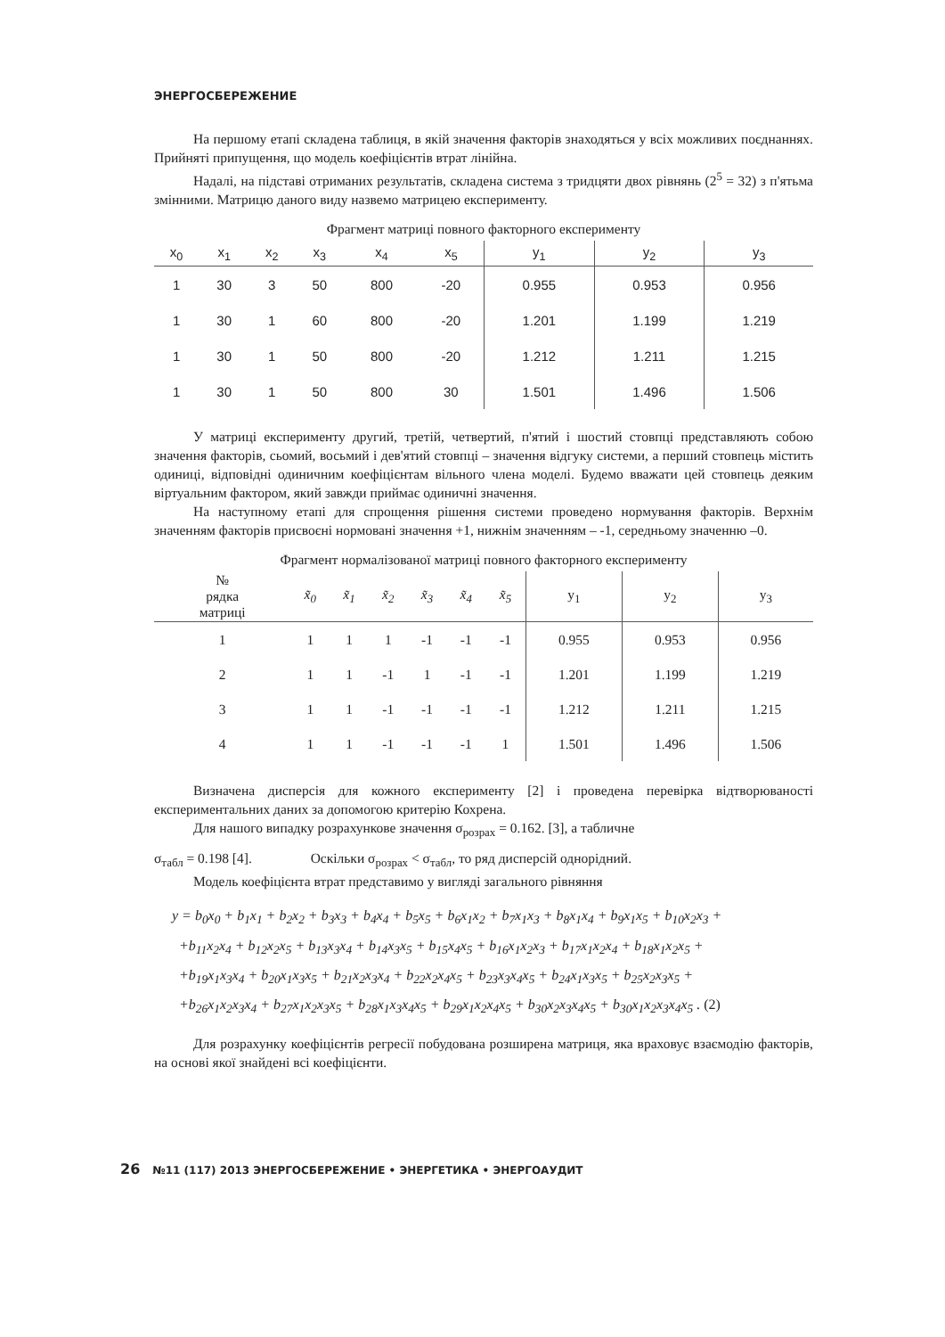ЭНЕРГОСБЕРЕЖЕНИЕ
На першому етапі складена таблиця, в якій значення факторів знаходяться у всіх можливих поєднаннях. Прийняті припущення, що модель коефіцієнтів втрат лінійна.
Надалі, на підставі отриманих результатів, складена система з тридцяти двох рівнянь (2<sup>5</sup> = 32) з п'ятьма змінними. Матрицю даного виду назвемо матрицею експерименту.
Фрагмент матриці повного факторного експерименту
| x<sub>0</sub> | x<sub>1</sub> | x<sub>2</sub> | x<sub>3</sub> | x<sub>4</sub> | x<sub>5</sub> | y<sub>1</sub> | y<sub>2</sub> | y<sub>3</sub> |
| --- | --- | --- | --- | --- | --- | --- | --- | --- |
| 1 | 30 | 3 | 50 | 800 | -20 | 0.955 | 0.953 | 0.956 |
| 1 | 30 | 1 | 60 | 800 | -20 | 1.201 | 1.199 | 1.219 |
| 1 | 30 | 1 | 50 | 800 | -20 | 1.212 | 1.211 | 1.215 |
| 1 | 30 | 1 | 50 | 800 | 30 | 1.501 | 1.496 | 1.506 |
У матриці експерименту другий, третій, четвертий, п'ятий і шостий стовпці представляють собою значення факторів, сьомий, восьмий і дев'ятий стовпці – значення відгуку системи, а перший стовпець містить одиниці, відповідні одиничним коефіцієнтам вільного члена моделі. Будемо вважати цей стовпець деяким віртуальним фактором, який завжди приймає одиничні значення.
На наступному етапі для спрощення рішення системи проведено нормування факторів. Верхнім значенням факторів присвоєні нормовані значення +1, нижнім значенням – -1, середньому значенню –0.
Фрагмент нормалізованої матриці повного факторного експерименту
| № рядка матриці | x̃<sub>0</sub> | x̃<sub>1</sub> | x̃<sub>2</sub> | x̃<sub>3</sub> | x̃<sub>4</sub> | x̃<sub>5</sub> | y<sub>1</sub> | y<sub>2</sub> | y<sub>3</sub> |
| --- | --- | --- | --- | --- | --- | --- | --- | --- | --- |
| 1 | 1 | 1 | 1 | -1 | -1 | -1 | 0.955 | 0.953 | 0.956 |
| 2 | 1 | 1 | -1 | 1 | -1 | -1 | 1.201 | 1.199 | 1.219 |
| 3 | 1 | 1 | -1 | -1 | -1 | -1 | 1.212 | 1.211 | 1.215 |
| 4 | 1 | 1 | -1 | -1 | -1 | 1 | 1.501 | 1.496 | 1.506 |
Визначена дисперсія для кожного експерименту [2] і проведена перевірка відтворюваності експериментальних даних за допомогою критерію Кохрена.
Для нашого випадку розрахункове значення σ<sub>розрах</sub> = 0.162. [3], а табличне
σ<sub>табл</sub> = 0.198 [4]. Оскільки σ<sub>розрах</sub> < σ<sub>табл</sub>, то ряд дисперсій однорідний.
Модель коефіцієнта втрат представимо у вигляді загального рівняння
y = b<sub>0</sub>x<sub>0</sub> + b<sub>1</sub>x<sub>1</sub> + b<sub>2</sub>x<sub>2</sub> + b<sub>3</sub>x<sub>3</sub> + b<sub>4</sub>x<sub>4</sub> + b<sub>5</sub>x<sub>5</sub> + b<sub>6</sub>x<sub>1</sub>x<sub>2</sub> + b<sub>7</sub>x<sub>1</sub>x<sub>3</sub> + b<sub>8</sub>x<sub>1</sub>x<sub>4</sub> + b<sub>9</sub>x<sub>1</sub>x<sub>5</sub> + b<sub>10</sub>x<sub>2</sub>x<sub>3</sub> +
+b<sub>11</sub>x<sub>2</sub>x<sub>4</sub> + b<sub>12</sub>x<sub>2</sub>x<sub>5</sub> + b<sub>13</sub>x<sub>3</sub>x<sub>4</sub> + b<sub>14</sub>x<sub>3</sub>x<sub>5</sub> + b<sub>15</sub>x<sub>4</sub>x<sub>5</sub> + b<sub>16</sub>x<sub>1</sub>x<sub>2</sub>x<sub>3</sub> + b<sub>17</sub>x<sub>1</sub>x<sub>2</sub>x<sub>4</sub> + b<sub>18</sub>x<sub>1</sub>x<sub>2</sub>x<sub>5</sub> +
+b<sub>19</sub>x<sub>1</sub>x<sub>3</sub>x<sub>4</sub> + b<sub>20</sub>x<sub>1</sub>x<sub>3</sub>x<sub>5</sub> + b<sub>21</sub>x<sub>2</sub>x<sub>3</sub>x<sub>4</sub> + b<sub>22</sub>x<sub>2</sub>x<sub>4</sub>x<sub>5</sub> + b<sub>23</sub>x<sub>3</sub>x<sub>4</sub>x<sub>5</sub> + b<sub>24</sub>x<sub>1</sub>x<sub>3</sub>x<sub>5</sub> + b<sub>25</sub>x<sub>2</sub>x<sub>3</sub>x<sub>5</sub> +
+b<sub>26</sub>x<sub>1</sub>x<sub>2</sub>x<sub>3</sub>x<sub>4</sub> + b<sub>27</sub>x<sub>1</sub>x<sub>2</sub>x<sub>3</sub>x<sub>5</sub> + b<sub>28</sub>x<sub>1</sub>x<sub>3</sub>x<sub>4</sub>x<sub>5</sub> + b<sub>29</sub>x<sub>1</sub>x<sub>2</sub>x<sub>4</sub>x<sub>5</sub> + b<sub>30</sub>x<sub>2</sub>x<sub>3</sub>x<sub>4</sub>x<sub>5</sub> + b<sub>30</sub>x<sub>1</sub>x<sub>2</sub>x<sub>3</sub>x<sub>4</sub>x<sub>5</sub> . (2)
Для розрахунку коефіцієнтів регресії побудована розширена матриця, яка враховує взаємодію факторів, на основі якої знайдені всі коефіцієнти.
26 №11 (117) 2013 ЭНЕРГОСБЕРЕЖЕНИЕ • ЭНЕРГЕТИКА • ЭНЕРГОАУДИТ